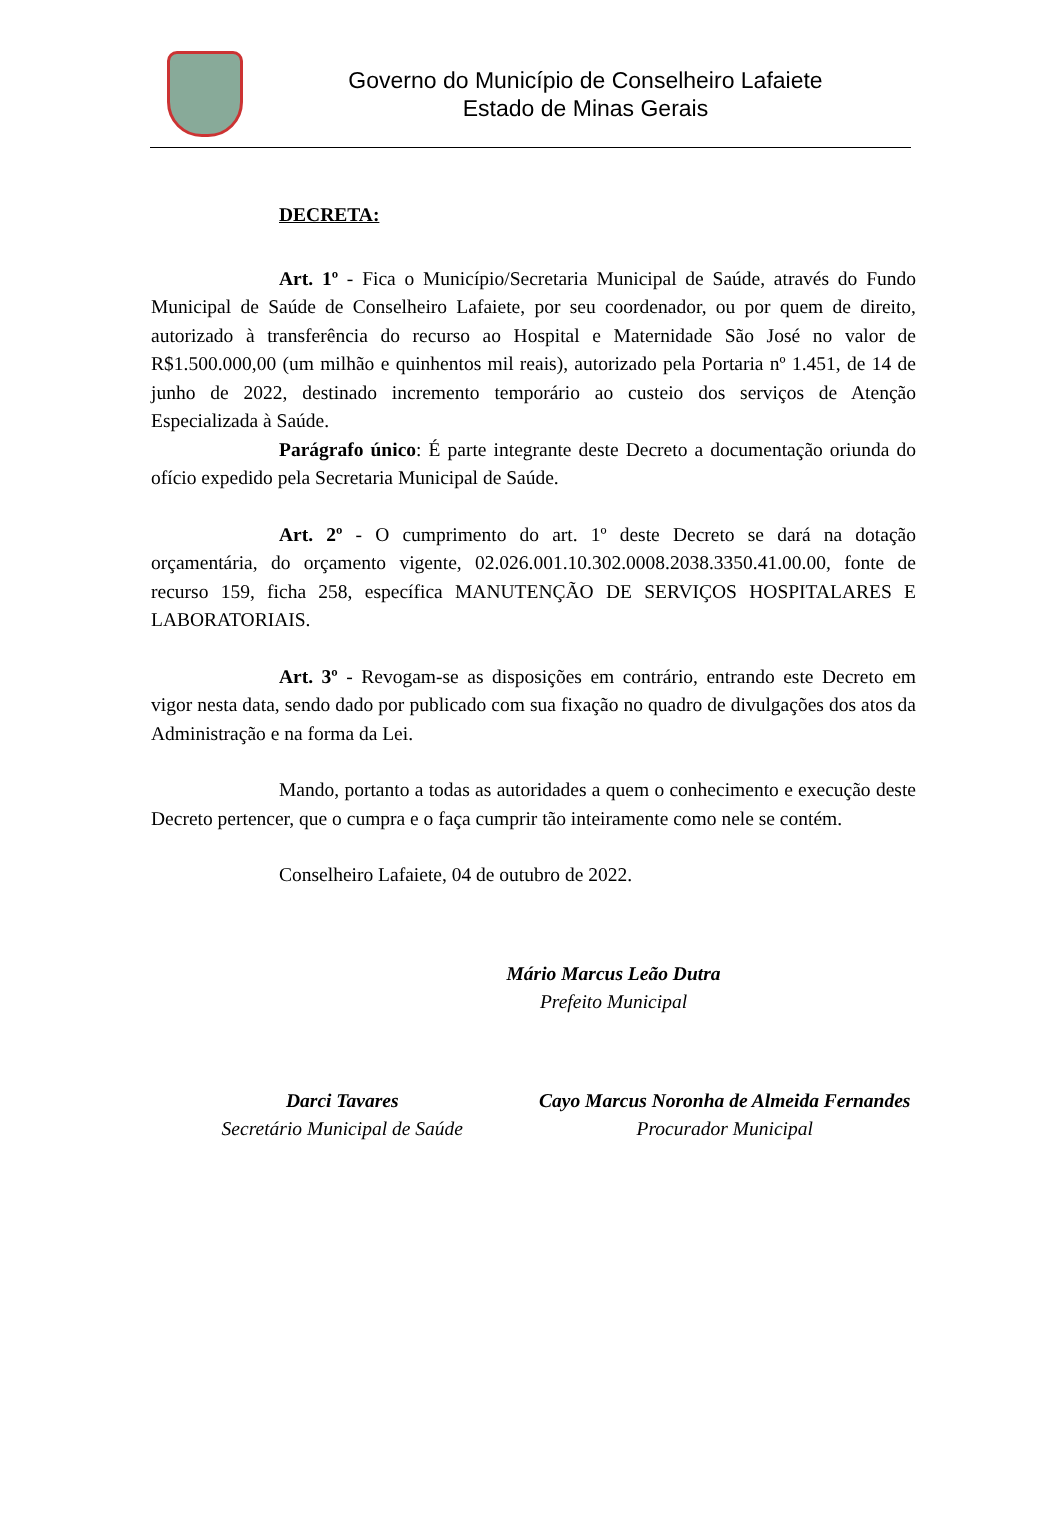Governo do Município de Conselheiro Lafaiete
Estado de Minas Gerais
DECRETA:
Art. 1º - Fica o Município/Secretaria Municipal de Saúde, através do Fundo Municipal de Saúde de Conselheiro Lafaiete, por seu coordenador, ou por quem de direito, autorizado à transferência do recurso ao Hospital e Maternidade São José no valor de R$1.500.000,00 (um milhão e quinhentos mil reais), autorizado pela Portaria nº 1.451, de 14 de junho de 2022, destinado incremento temporário ao custeio dos serviços de Atenção Especializada à Saúde.
Parágrafo único: É parte integrante deste Decreto a documentação oriunda do ofício expedido pela Secretaria Municipal de Saúde.
Art. 2º - O cumprimento do art. 1º deste Decreto se dará na dotação orçamentária, do orçamento vigente, 02.026.001.10.302.0008.2038.3350.41.00.00, fonte de recurso 159, ficha 258, específica MANUTENÇÃO DE SERVIÇOS HOSPITALARES E LABORATORIAIS.
Art. 3º - Revogam-se as disposições em contrário, entrando este Decreto em vigor nesta data, sendo dado por publicado com sua fixação no quadro de divulgações dos atos da Administração e na forma da Lei.
Mando, portanto a todas as autoridades a quem o conhecimento e execução deste Decreto pertencer, que o cumpra e o faça cumprir tão inteiramente como nele se contém.
Conselheiro Lafaiete, 04 de outubro de 2022.
Mário Marcus Leão Dutra
Prefeito Municipal
Darci Tavares
Secretário Municipal de Saúde
Cayo Marcus Noronha de Almeida Fernandes
Procurador Municipal